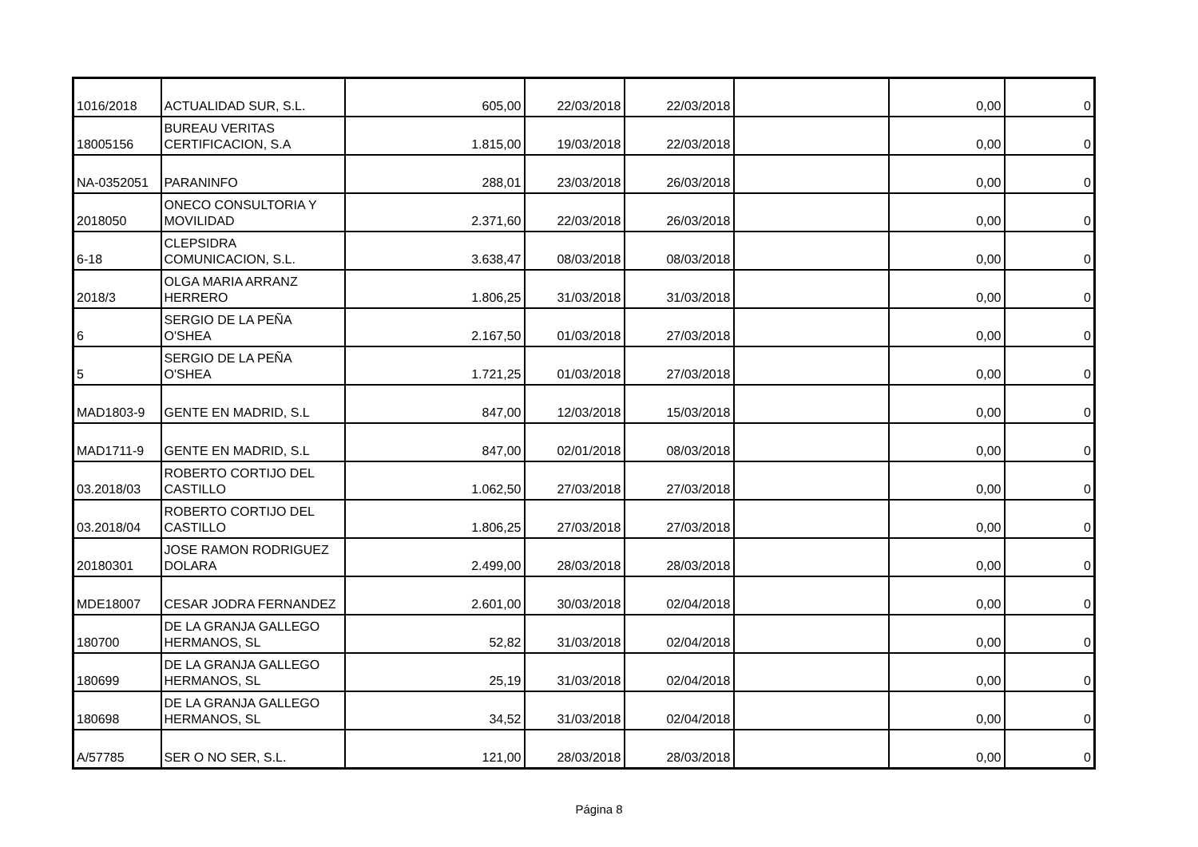| 1016/2018 | ACTUALIDAD SUR, S.L. | 605,00 | 22/03/2018 | 22/03/2018 | | 0,00 | 0 |
| 18005156 | BUREAU VERITAS CERTIFICACION, S.A | 1.815,00 | 19/03/2018 | 22/03/2018 | | 0,00 | 0 |
| NA-0352051 | PARANINFO | 288,01 | 23/03/2018 | 26/03/2018 | | 0,00 | 0 |
| 2018050 | ONECO CONSULTORIA Y MOVILIDAD | 2.371,60 | 22/03/2018 | 26/03/2018 | | 0,00 | 0 |
| 6-18 | CLEPSIDRA COMUNICACION, S.L. | 3.638,47 | 08/03/2018 | 08/03/2018 | | 0,00 | 0 |
| 2018/3 | OLGA MARIA ARRANZ HERRERO | 1.806,25 | 31/03/2018 | 31/03/2018 | | 0,00 | 0 |
| 6 | SERGIO DE LA PEÑA O'SHEA | 2.167,50 | 01/03/2018 | 27/03/2018 | | 0,00 | 0 |
| 5 | SERGIO DE LA PEÑA O'SHEA | 1.721,25 | 01/03/2018 | 27/03/2018 | | 0,00 | 0 |
| MAD1803-9 | GENTE EN MADRID, S.L | 847,00 | 12/03/2018 | 15/03/2018 | | 0,00 | 0 |
| MAD1711-9 | GENTE EN MADRID, S.L | 847,00 | 02/01/2018 | 08/03/2018 | | 0,00 | 0 |
| 03.2018/03 | ROBERTO CORTIJO DEL CASTILLO | 1.062,50 | 27/03/2018 | 27/03/2018 | | 0,00 | 0 |
| 03.2018/04 | ROBERTO CORTIJO DEL CASTILLO | 1.806,25 | 27/03/2018 | 27/03/2018 | | 0,00 | 0 |
| 20180301 | JOSE RAMON RODRIGUEZ DOLARA | 2.499,00 | 28/03/2018 | 28/03/2018 | | 0,00 | 0 |
| MDE18007 | CESAR JODRA FERNANDEZ | 2.601,00 | 30/03/2018 | 02/04/2018 | | 0,00 | 0 |
| 180700 | DE LA GRANJA GALLEGO HERMANOS, SL | 52,82 | 31/03/2018 | 02/04/2018 | | 0,00 | 0 |
| 180699 | DE LA GRANJA GALLEGO HERMANOS, SL | 25,19 | 31/03/2018 | 02/04/2018 | | 0,00 | 0 |
| 180698 | DE LA GRANJA GALLEGO HERMANOS, SL | 34,52 | 31/03/2018 | 02/04/2018 | | 0,00 | 0 |
| A/57785 | SER O NO SER, S.L. | 121,00 | 28/03/2018 | 28/03/2018 | | 0,00 | 0 |
Página 8